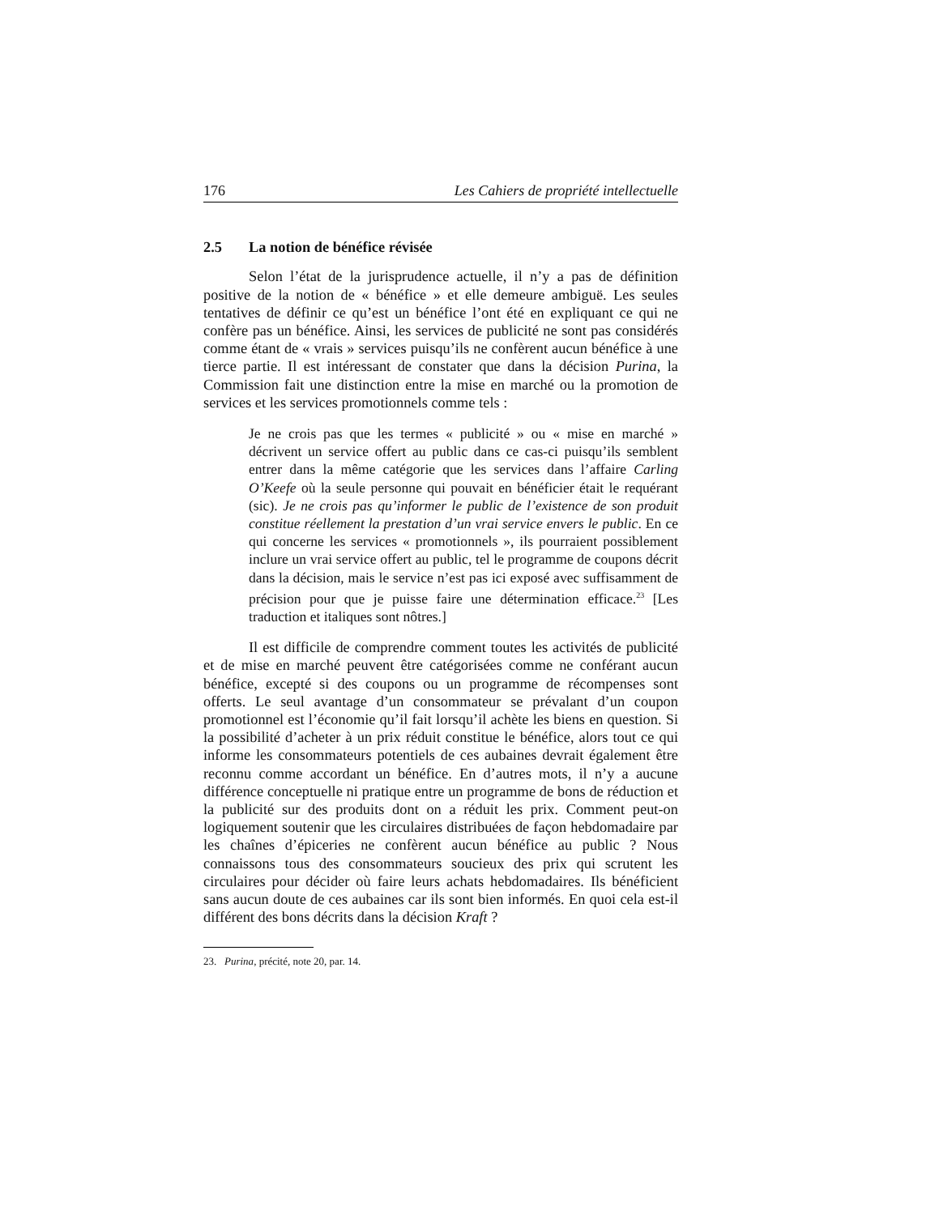176 Les Cahiers de propriété intellectuelle
2.5 La notion de bénéfice révisée
Selon l’état de la jurisprudence actuelle, il n’y a pas de définition positive de la notion de « bénéfice » et elle demeure ambiguë. Les seules tentatives de définir ce qu’est un bénéfice l’ont été en expliquant ce qui ne confère pas un bénéfice. Ainsi, les services de publicité ne sont pas considérés comme étant de « vrais » services puisqu’ils ne confèrent aucun bénéfice à une tierce partie. Il est intéressant de constater que dans la décision Purina, la Commission fait une distinction entre la mise en marché ou la promotion de services et les services promotionnels comme tels :
Je ne crois pas que les termes « publicité » ou « mise en marché » décrivent un service offert au public dans ce cas-ci puisqu’ils semblent entrer dans la même catégorie que les services dans l’affaire Carling O’Keefe où la seule personne qui pouvait en bénéficier était le requérant (sic). Je ne crois pas qu’informer le public de l’existence de son produit constitue réellement la prestation d’un vrai service envers le public. En ce qui concerne les services « promotionnels », ils pourraient possiblement inclure un vrai service offert au public, tel le programme de coupons décrit dans la décision, mais le service n’est pas ici exposé avec suffisamment de précision pour que je puisse faire une détermination efficace.<sup>23</sup> [Les traduction et italiques sont nôtres.]
Il est difficile de comprendre comment toutes les activités de publicité et de mise en marché peuvent être catégorisées comme ne conférant aucun bénéfice, excepté si des coupons ou un programme de récompenses sont offerts. Le seul avantage d’un consommateur se prévalant d’un coupon promotionnel est l’économie qu’il fait lorsqu’il achète les biens en question. Si la possibilité d’acheter à un prix réduit constitue le bénéfice, alors tout ce qui informe les consommateurs potentiels de ces aubaines devrait également être reconnu comme accordant un bénéfice. En d’autres mots, il n’y a aucune différence conceptuelle ni pratique entre un programme de bons de réduction et la publicité sur des produits dont on a réduit les prix. Comment peut-on logiquement soutenir que les circulaires distribuées de façon hebdomadaire par les chaînes d’épiceries ne confèrent aucun bénéfice au public ? Nous connaissons tous des consommateurs soucieux des prix qui scrutent les circulaires pour décider où faire leurs achats hebdomadaires. Ils bénéficient sans aucun doute de ces aubaines car ils sont bien informés. En quoi cela est-il différent des bons décrits dans la décision Kraft ?
23. Purina, précité, note 20, par. 14.